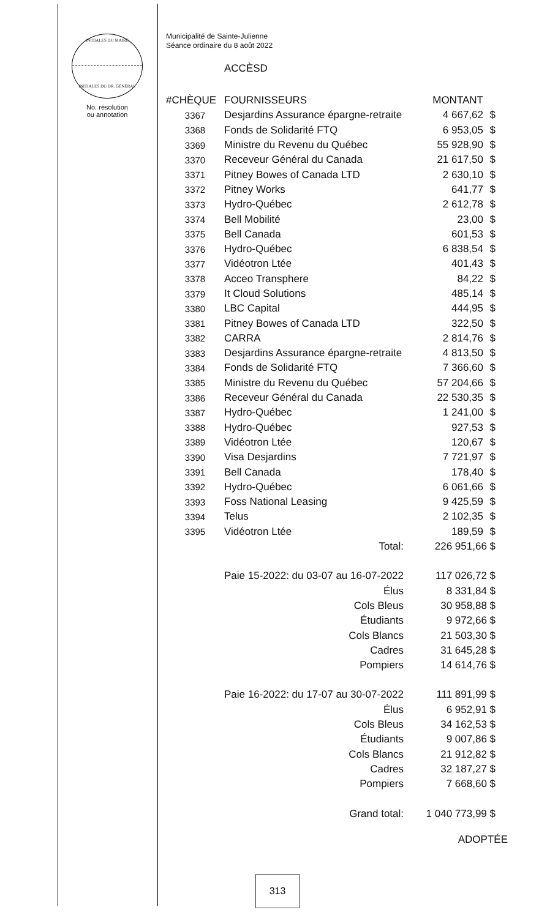INITIALES DU MAIRE
INITIALES DU DR. GÉNÉRAL
No. résolution
ou annotation
Municipalité de Sainte-Julienne
Séance ordinaire du 8 août 2022
ACCÈSD
| #CHÈQUE | FOURNISSEURS | MONTANT | |
| --- | --- | --- | --- |
| 3367 | Desjardins Assurance épargne-retraite | 4 667,62 | $ |
| 3368 | Fonds de Solidarité FTQ | 6 953,05 | $ |
| 3369 | Ministre du Revenu du Québec | 55 928,90 | $ |
| 3370 | Receveur Général du Canada | 21 617,50 | $ |
| 3371 | Pitney Bowes of Canada LTD | 2 630,10 | $ |
| 3372 | Pitney Works | 641,77 | $ |
| 3373 | Hydro-Québec | 2 612,78 | $ |
| 3374 | Bell Mobilité | 23,00 | $ |
| 3375 | Bell Canada | 601,53 | $ |
| 3376 | Hydro-Québec | 6 838,54 | $ |
| 3377 | Vidéotron Ltée | 401,43 | $ |
| 3378 | Acceo Transphere | 84,22 | $ |
| 3379 | It Cloud Solutions | 485,14 | $ |
| 3380 | LBC Capital | 444,95 | $ |
| 3381 | Pitney Bowes of Canada LTD | 322,50 | $ |
| 3382 | CARRA | 2 814,76 | $ |
| 3383 | Desjardins Assurance épargne-retraite | 4 813,50 | $ |
| 3384 | Fonds de Solidarité FTQ | 7 366,60 | $ |
| 3385 | Ministre du Revenu du Québec | 57 204,66 | $ |
| 3386 | Receveur Général du Canada | 22 530,35 | $ |
| 3387 | Hydro-Québec | 1 241,00 | $ |
| 3388 | Hydro-Québec | 927,53 | $ |
| 3389 | Vidéotron Ltée | 120,67 | $ |
| 3390 | Visa Desjardins | 7 721,97 | $ |
| 3391 | Bell Canada | 178,40 | $ |
| 3392 | Hydro-Québec | 6 061,66 | $ |
| 3393 | Foss National Leasing | 9 425,59 | $ |
| 3394 | Telus | 2 102,35 | $ |
| 3395 | Vidéotron Ltée | 189,59 | $ |
| | Total: | 226 951,66 $ | |
| | Paie 15-2022: du 03-07 au 16-07-2022 | 117 026,72 $ | |
| | Élus | 8 331,84 $ | |
| | Cols Bleus | 30 958,88 $ | |
| | Étudiants | 9 972,66 $ | |
| | Cols Blancs | 21 503,30 $ | |
| | Cadres | 31 645,28 $ | |
| | Pompiers | 14 614,76 $ | |
| | Paie 16-2022: du 17-07 au 30-07-2022 | 111 891,99 $ | |
| | Élus | 6 952,91 $ | |
| | Cols Bleus | 34 162,53 $ | |
| | Étudiants | 9 007,86 $ | |
| | Cols Blancs | 21 912,82 $ | |
| | Cadres | 32 187,27 $ | |
| | Pompiers | 7 668,60 $ | |
| | Grand total: | 1 040 773,99 $ | |
ADOPTÉE
313